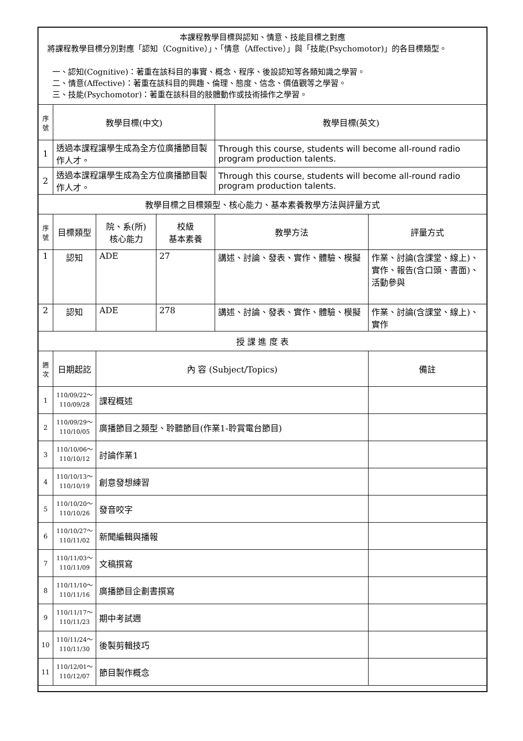| 本課程教學目標與認知、情意、技能目標之對應 將課程教學目標分別對應「認知（Cognitive）」、「情意（Affective）」與「技能(Psychomotor)」的各目標類型。 一、認知(Cognitive)：著重在該科目的事實、概念、程序、後設認知等各類知識之學習。 二、情意(Affective)：著重在該科目的興趣、倫理、態度、信念、價值觀等之學習。 三、技能(Psychomotor)：著重在該科目的肢體動作或技術操作之學習。 | | | | | |
| 序號 | 教學目標(中文) | | | 教學目標(英文) | |
| 1 | 透過本課程讓學生成為全方位廣播節目製作人才。 | | | Through this course, students will become all-round radio program production talents. | |
| 2 | 透過本課程讓學生成為全方位廣播節目製作人才。 | | | Through this course, students will become all-round radio program production talents. | |
| 教學目標之目標類型、核心能力、基本素養教學方法與評量方式 | | | | | |
| 序號 | 目標類型 | 院、系(所) 核心能力 | 校級 基本素養 | 教學方法 | 評量方式 |
| 1 | 認知 | ADE | 27 | 講述、討論、發表、實作、體驗、模擬 | 作業、討論(含課堂、線上)、實作、報告(含口頭、書面)、活動參與 |
| 2 | 認知 | ADE | 278 | 講述、討論、發表、實作、體驗、模擬 | 作業、討論(含課堂、線上)、實作 |
| 授 課 進 度 表 | | | | | |
| 週次 | 日期起訖 | 內 容 (Subject/Topics) | | | 備註 |
| 1 | 110/09/22～ 110/09/28 | 課程概述 | | | |
| 2 | 110/09/29～ 110/10/05 | 廣播節目之類型、聆聽節目(作業1-聆賞電台節目) | | | |
| 3 | 110/10/06～ 110/10/12 | 討論作業1 | | | |
| 4 | 110/10/13～ 110/10/19 | 創意發想練習 | | | |
| 5 | 110/10/20～ 110/10/26 | 發音咬字 | | | |
| 6 | 110/10/27～ 110/11/02 | 新聞編輯與播報 | | | |
| 7 | 110/11/03～ 110/11/09 | 文稿撰寫 | | | |
| 8 | 110/11/10～ 110/11/16 | 廣播節目企劃書撰寫 | | | |
| 9 | 110/11/17～ 110/11/23 | 期中考試週 | | | |
| 10 | 110/11/24～ 110/11/30 | 後製剪輯技巧 | | | |
| 11 | 110/12/01～ 110/12/07 | 節目製作概念 | | | |